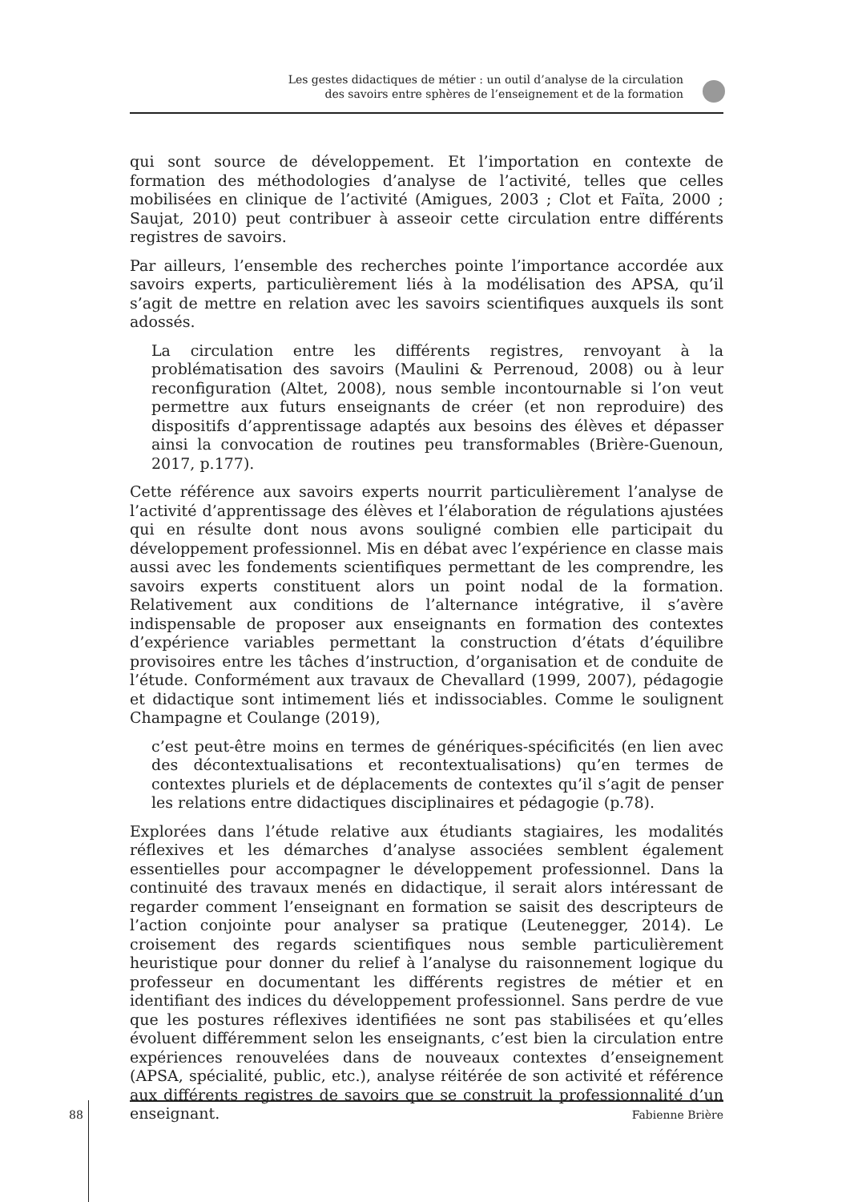Les gestes didactiques de métier : un outil d’analyse de la circulation
des savoirs entre sphères de l’enseignement et de la formation
qui sont source de développement. Et l’importation en contexte de formation des méthodologies d’analyse de l’activité, telles que celles mobilisées en clinique de l’activité (Amigues, 2003 ; Clot et Faïta, 2000 ; Saujat, 2010) peut contribuer à asseoir cette circulation entre différents registres de savoirs.
Par ailleurs, l’ensemble des recherches pointe l’importance accordée aux savoirs experts, particulièrement liés à la modélisation des APSA, qu’il s’agit de mettre en relation avec les savoirs scientifiques auxquels ils sont adossés.
La circulation entre les différents registres, renvoyant à la problématisation des savoirs (Maulini & Perrenoud, 2008) ou à leur reconfiguration (Altet, 2008), nous semble incontournable si l’on veut permettre aux futurs enseignants de créer (et non reproduire) des dispositifs d’apprentissage adaptés aux besoins des élèves et dépasser ainsi la convocation de routines peu transformables (Brière-Guenoun, 2017, p.177).
Cette référence aux savoirs experts nourrit particulièrement l’analyse de l’activité d’apprentissage des élèves et l’élaboration de régulations ajustées qui en résulte dont nous avons souligné combien elle participait du développement professionnel. Mis en débat avec l’expérience en classe mais aussi avec les fondements scientifiques permettant de les comprendre, les savoirs experts constituent alors un point nodal de la formation. Relativement aux conditions de l’alternance intégrative, il s’avère indispensable de proposer aux enseignants en formation des contextes d’expérience variables permettant la construction d’états d’équilibre provisoires entre les tâches d’instruction, d’organisation et de conduite de l’étude. Conformément aux travaux de Chevallard (1999, 2007), pédagogie et didactique sont intimement liés et indissociables. Comme le soulignent Champagne et Coulange (2019),
c’est peut-être moins en termes de génériques-spécificités (en lien avec des décontextualisations et recontextualisations) qu’en termes de contextes pluriels et de déplacements de contextes qu’il s’agit de penser les relations entre didactiques disciplinaires et pédagogie (p.78).
Explorées dans l’étude relative aux étudiants stagiaires, les modalités réflexives et les démarches d’analyse associées semblent également essentielles pour accompagner le développement professionnel. Dans la continuité des travaux menés en didactique, il serait alors intéressant de regarder comment l’enseignant en formation se saisit des descripteurs de l’action conjointe pour analyser sa pratique (Leutenegger, 2014). Le croisement des regards scientifiques nous semble particulièrement heuristique pour donner du relief à l’analyse du raisonnement logique du professeur en documentant les différents registres de métier et en identifiant des indices du développement professionnel. Sans perdre de vue que les postures réflexives identifiées ne sont pas stabilisées et qu’elles évoluent différemment selon les enseignants, c’est bien la circulation entre expériences renouvelées dans de nouveaux contextes d’enseignement (APSA, spécialité, public, etc.), analyse réitérée de son activité et référence aux différents registres de savoirs que se construit la professionnalité d’un enseignant.
88 Fabienne Brière